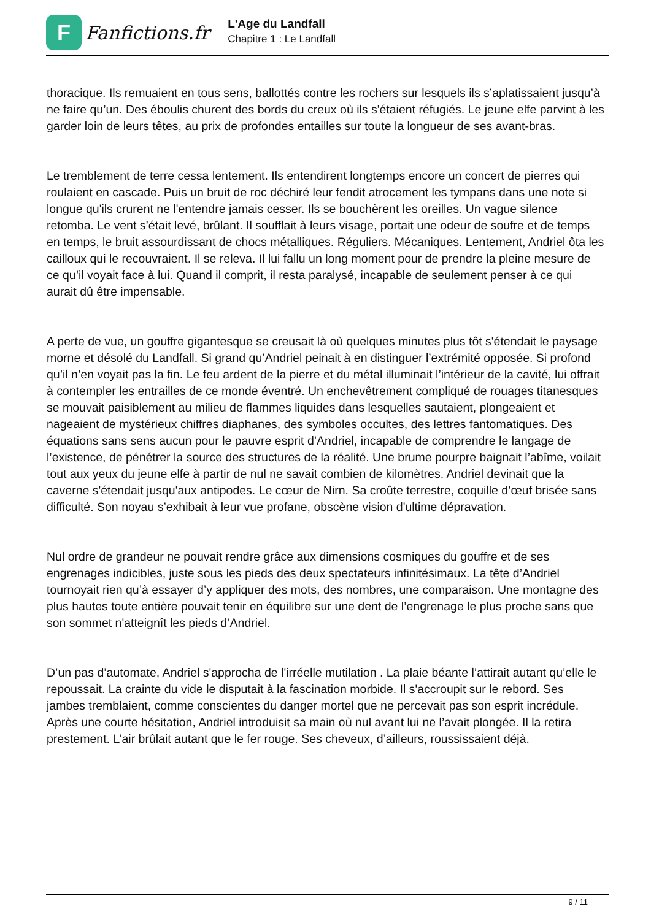F
Fanfictions.fr
L'Age du Landfall
Chapitre 1 : Le Landfall
thoracique. Ils remuaient en tous sens, ballottés contre les rochers sur lesquels ils s’aplatissaient jusqu’à ne faire qu’un. Des éboulis churent des bords du creux où ils s'étaient réfugiés. Le jeune elfe parvint à les garder loin de leurs têtes, au prix de profondes entailles sur toute la longueur de ses avant-bras.
Le tremblement de terre cessa lentement. Ils entendirent longtemps encore un concert de pierres qui roulaient en cascade. Puis un bruit de roc déchiré leur fendit atrocement les tympans dans une note si longue qu'ils crurent ne l'entendre jamais cesser. Ils se bouchèrent les oreilles. Un vague silence retomba. Le vent s’était levé, brûlant. Il soufflait à leurs visage, portait une odeur de soufre et de temps en temps, le bruit assourdissant de chocs métalliques. Réguliers. Mécaniques. Lentement, Andriel ôta les cailloux qui le recouvraient. Il se releva. Il lui fallu un long moment pour de prendre la pleine mesure de ce qu’il voyait face à lui. Quand il comprit, il resta paralysé, incapable de seulement penser à ce qui aurait dû être impensable.
A perte de vue, un gouffre gigantesque se creusait là où quelques minutes plus tôt s'étendait le paysage morne et désolé du Landfall. Si grand qu’Andriel peinait à en distinguer l’extrémité opposée. Si profond qu’il n’en voyait pas la fin. Le feu ardent de la pierre et du métal illuminait l’intérieur de la cavité, lui offrait à contempler les entrailles de ce monde éventré. Un enchevêtrement compliqué de rouages titanesques se mouvait paisiblement au milieu de flammes liquides dans lesquelles sautaient, plongeaient et nageaient de mystérieux chiffres diaphanes, des symboles occultes, des lettres fantomatiques. Des équations sans sens aucun pour le pauvre esprit d’Andriel, incapable de comprendre le langage de l’existence, de pénétrer la source des structures de la réalité. Une brume pourpre baignait l’abîme, voilait tout aux yeux du jeune elfe à partir de nul ne savait combien de kilomètres. Andriel devinait que la caverne s'étendait jusqu'aux antipodes. Le cœur de Nirn. Sa croûte terrestre, coquille d’œuf brisée sans difficulté. Son noyau s’exhibait à leur vue profane, obscène vision d'ultime dépravation.
Nul ordre de grandeur ne pouvait rendre grâce aux dimensions cosmiques du gouffre et de ses engrenages indicibles, juste sous les pieds des deux spectateurs infinitésimaux. La tête d’Andriel tournoyait rien qu’à essayer d’y appliquer des mots, des nombres, une comparaison. Une montagne des plus hautes toute entière pouvait tenir en équilibre sur une dent de l’engrenage le plus proche sans que son sommet n'atteignît les pieds d’Andriel.
D’un pas d’automate, Andriel s'approcha de l'irréelle mutilation . La plaie béante l’attirait autant qu’elle le repoussait. La crainte du vide le disputait à la fascination morbide. Il s'accroupit sur le rebord. Ses jambes tremblaient, comme conscientes du danger mortel que ne percevait pas son esprit incrédule. Après une courte hésitation, Andriel introduisit sa main où nul avant lui ne l’avait plongée. Il la retira prestement. L’air brûlait autant que le fer rouge. Ses cheveux, d’ailleurs, roussissaient déjà.
9 / 11